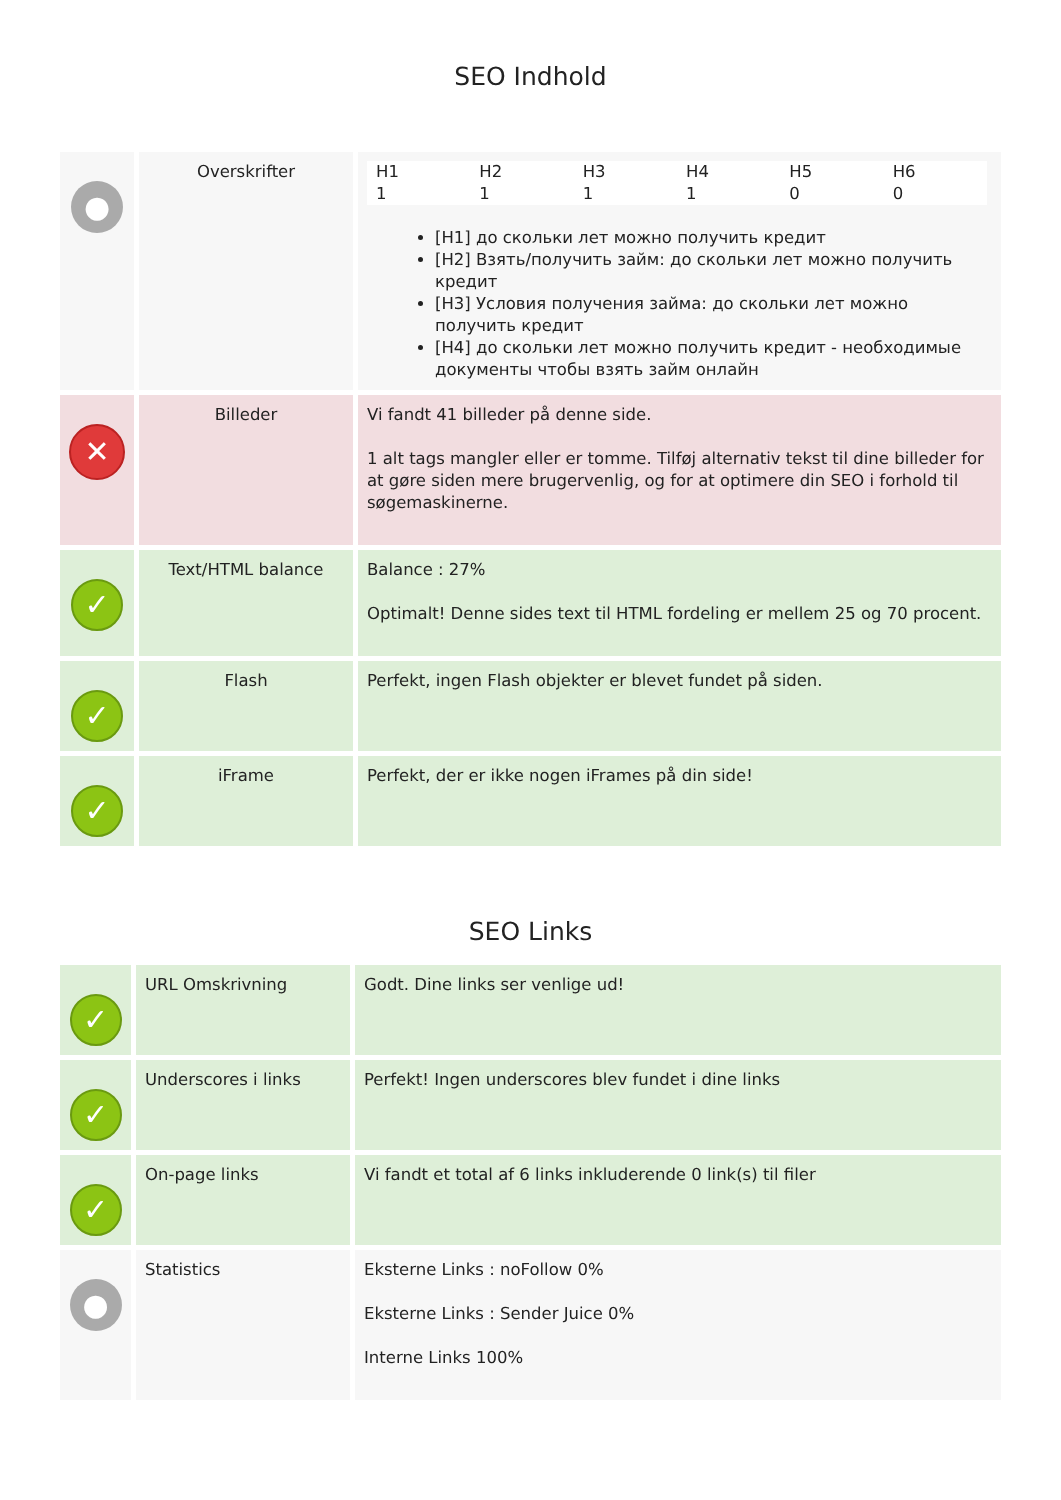SEO Indhold
| ● | Overskrifter | / H1 / H2 / H3 / H4 / H5 / H6 / / 1 / 1 / 1 / 1 / 0 / 0 / [H1] до скольки лет можно получить кредит [H2] Взять/получить займ: до скольки лет можно получить кредит [H3] Условия получения займа: до скольки лет можно получить кредит [H4] до скольки лет можно получить кредит - необходимые документы чтобы взять займ онлайн |
| ✕ | Billeder | Vi fandt 41 billeder på denne side. 1 alt tags mangler eller er tomme. Tilføj alternativ tekst til dine billeder for at gøre siden mere brugervenlig, og for at optimere din SEO i forhold til søgemaskinerne. |
| ✓ | Text/HTML balance | Balance : 27% Optimalt! Denne sides text til HTML fordeling er mellem 25 og 70 procent. |
| ✓ | Flash | Perfekt, ingen Flash objekter er blevet fundet på siden. |
| ✓ | iFrame | Perfekt, der er ikke nogen iFrames på din side! |
SEO Links
| ✓ | URL Omskrivning | Godt. Dine links ser venlige ud! |
| ✓ | Underscores i links | Perfekt! Ingen underscores blev fundet i dine links |
| ✓ | On-page links | Vi fandt et total af 6 links inkluderende 0 link(s) til filer |
| ● | Statistics | Eksterne Links : noFollow 0% Eksterne Links : Sender Juice 0% Interne Links 100% |